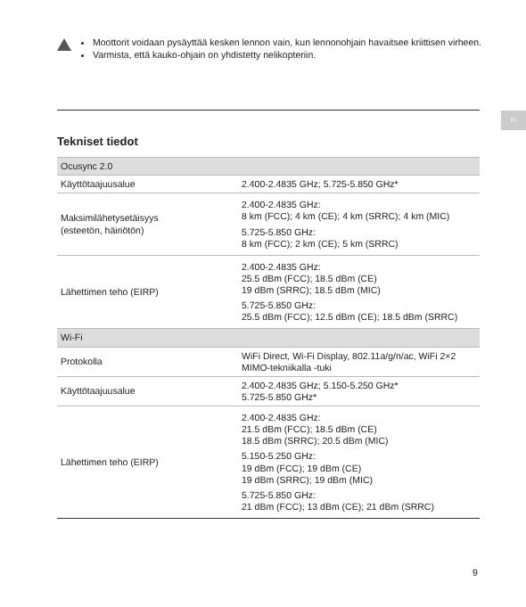Moottorit voidaan pysäyttää kesken lennon vain, kun lennonohjain havaitsee kriittisen virheen.
Varmista, että kauko-ohjain on yhdistetty nelikopteriin.
FI
Tekniset tiedot
| Ocusync 2.0 | |
| Käyttötaajuusalue | 2.400-2.4835 GHz; 5.725-5.850 GHz* |
| Maksimilähetysetäisyys (esteetön, häiriötön) | 2.400-2.4835 GHz: 8 km (FCC); 4 km (CE); 4 km (SRRC); 4 km (MIC) 5.725-5.850 GHz: 8 km (FCC); 2 km (CE); 5 km (SRRC) |
| Lähettimen teho (EIRP) | 2.400-2.4835 GHz: 25.5 dBm (FCC); 18.5 dBm (CE) 19 dBm (SRRC); 18.5 dBm (MIC) 5.725-5.850 GHz: 25.5 dBm (FCC); 12.5 dBm (CE); 18.5 dBm (SRRC) |
| Wi-Fi | |
| Protokolla | WiFi Direct, Wi-Fi Display, 802.11a/g/n/ac, WiFi 2×2 MIMO-tekniikalla -tuki |
| Käyttötaajuusalue | 2.400-2.4835 GHz; 5.150-5.250 GHz* 5.725-5.850 GHz* |
| Lähettimen teho (EIRP) | 2.400-2.4835 GHz: 21.5 dBm (FCC); 18.5 dBm (CE) 18.5 dBm (SRRC); 20.5 dBm (MIC) 5.150-5.250 GHz: 19 dBm (FCC); 19 dBm (CE) 19 dBm (SRRC); 19 dBm (MIC) 5.725-5.850 GHz: 21 dBm (FCC); 13 dBm (CE); 21 dBm (SRRC) |
9